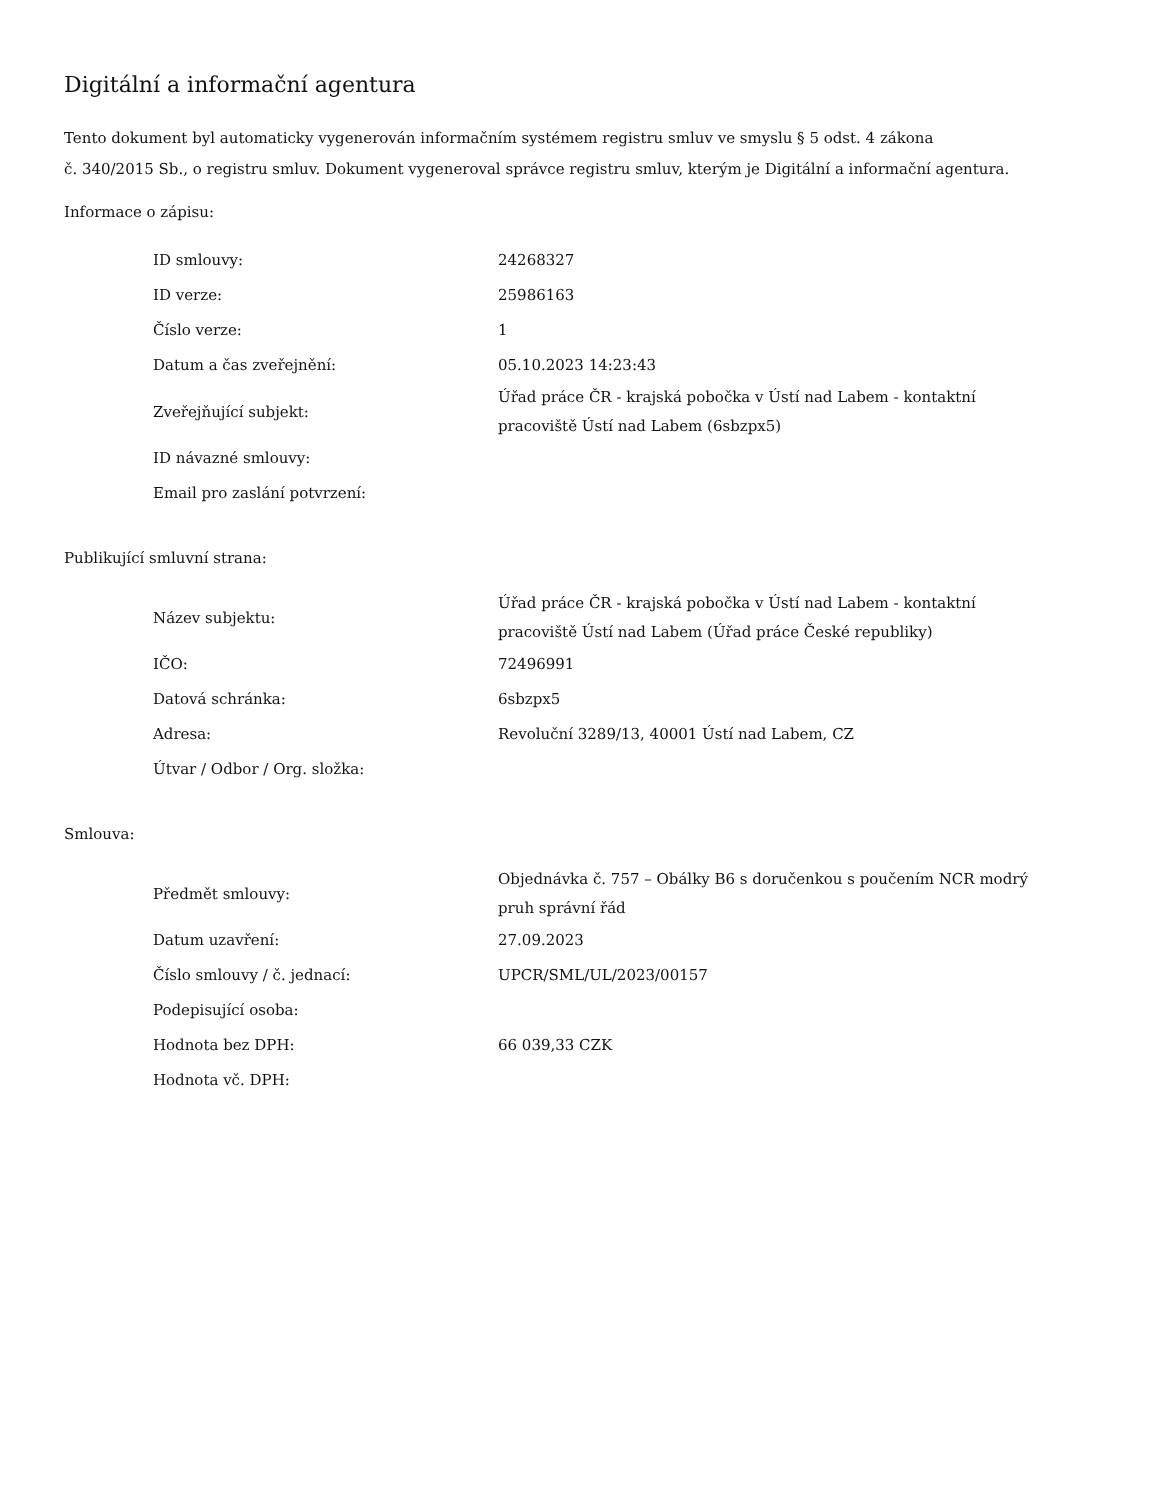Digitální a informační agentura
Tento dokument byl automaticky vygenerován informačním systémem registru smluv ve smyslu § 5 odst. 4 zákona
č. 340/2015 Sb., o registru smluv. Dokument vygeneroval správce registru smluv, kterým je Digitální a informační agentura.
Informace o zápisu:
| ID smlouvy: | 24268327 |
| ID verze: | 25986163 |
| Číslo verze: | 1 |
| Datum a čas zveřejnění: | 05.10.2023 14:23:43 |
| Zveřejňující subjekt: | Úřad práce ČR - krajská pobočka v Ústí nad Labem - kontaktní pracoviště Ústí nad Labem (6sbzpx5) |
| ID návazné smlouvy: | |
| Email pro zaslání potvrzení: | |
Publikující smluvní strana:
| Název subjektu: | Úřad práce ČR - krajská pobočka v Ústí nad Labem - kontaktní pracoviště Ústí nad Labem (Úřad práce České republiky) |
| IČO: | 72496991 |
| Datová schránka: | 6sbzpx5 |
| Adresa: | Revoluční 3289/13, 40001 Ústí nad Labem, CZ |
| Útvar / Odbor / Org. složka: | |
Smlouva:
| Předmět smlouvy: | Objednávka č. 757 – Obálky B6 s doručenkou s poučením NCR modrý pruh správní řád |
| Datum uzavření: | 27.09.2023 |
| Číslo smlouvy / č. jednací: | UPCR/SML/UL/2023/00157 |
| Podepisující osoba: | |
| Hodnota bez DPH: | 66 039,33 CZK |
| Hodnota vč. DPH: | |